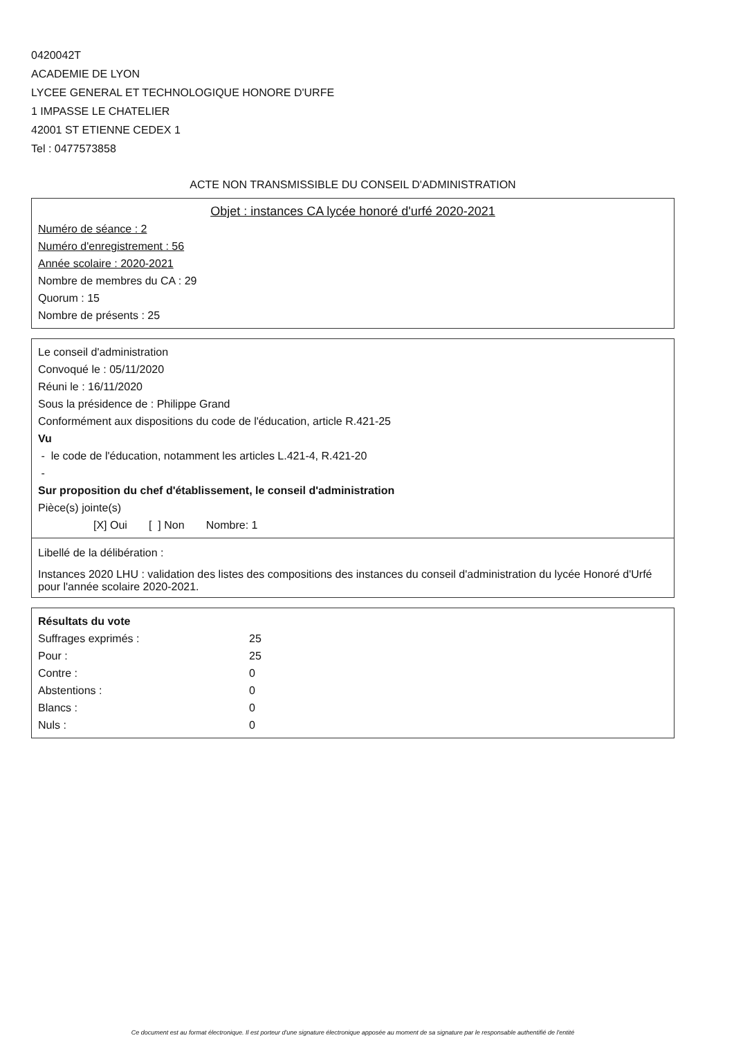0420042T
ACADEMIE DE LYON
LYCEE GENERAL ET TECHNOLOGIQUE HONORE D'URFE
1 IMPASSE LE CHATELIER
42001 ST ETIENNE CEDEX 1
Tel : 0477573858
ACTE NON TRANSMISSIBLE DU CONSEIL D'ADMINISTRATION
Objet : instances CA lycée honoré d'urfé 2020-2021
Numéro de séance : 2
Numéro d'enregistrement : 56
Année scolaire : 2020-2021
Nombre de membres du CA : 29
Quorum : 15
Nombre de présents : 25
Le conseil d'administration
Convoqué le : 05/11/2020
Réuni le : 16/11/2020
Sous la présidence de : Philippe Grand
Conformément aux dispositions du code de l'éducation, article R.421-25
Vu
- le code de l'éducation, notamment les articles L.421-4, R.421-20
-
Sur proposition du chef d'établissement, le conseil d'administration
Pièce(s) jointe(s)
[X] Oui [ ] Non Nombre: 1
Libellé de la délibération :
Instances 2020 LHU : validation des listes des compositions des instances du conseil d'administration du lycée Honoré d'Urfé pour l'année scolaire 2020-2021.
Résultats du vote
| Suffrages exprimés : | 25 |
| Pour : | 25 |
| Contre : | 0 |
| Abstentions : | 0 |
| Blancs : | 0 |
| Nuls : | 0 |
Ce document est au format électronique. Il est porteur d'une signature électronique apposée au moment de sa signature par le responsable authentifié de l'entité